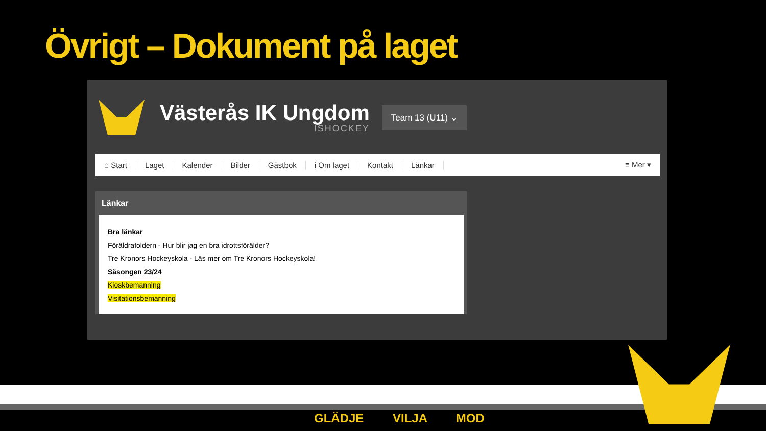Övrigt – Dokument på laget
Västerås IK Ungdom
ISHOCKEY
Team 13 (U11) ⌄
⌂ Start Laget Kalender Bilder Gästbok i Om laget Kontakt Länkar ≡ Mer ▾
Länkar
Bra länkar
Föräldrafoldern - Hur blir jag en bra idrottsförälder?
Tre Kronors Hockeyskola - Läs mer om Tre Kronors Hockeyskola!
Säsongen 23/24
Kioskbemanning
Visitationsbemanning
GLÄDJE VILJA MOD